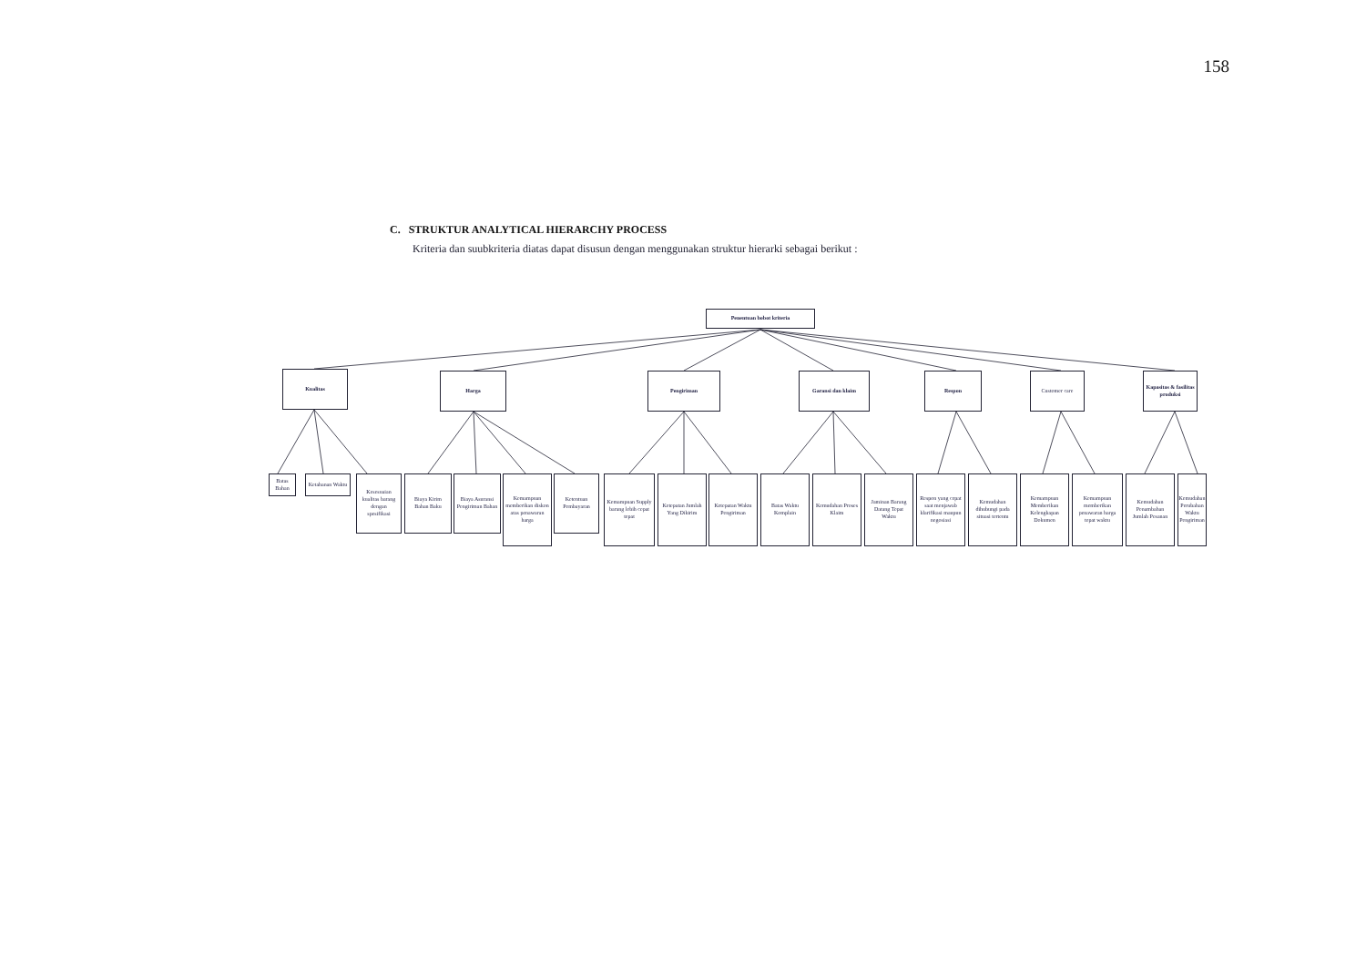158
C. STRUKTUR ANALYTICAL HIERARCHY PROCESS
Kriteria dan suubkriteria diatas dapat disusun dengan menggunakan struktur hierarki sebagai berikut :
Penentuan bobot kriteria
Kualitas Harga Pengiriman Garansi dan klaim Respon Customer care
Kapasitas & fasilitas produksi
Batas Bahan
Ketahanan Waktu
Kesesuaian kualitas barang dengan spesifikasi
Biaya Kirim Bahan Baku
Biaya Asuransi Pengiriman Bahan
Kemampuan memberikan diskon atas penawaran harga
Ketentuan Pembayaran
Kemampuan Supply barang lebih cepat tepat
Ketepatan Jumlah Yang Dikirim
Ketepatan Waktu Pengiriman
Batas Waktu Komplain
Kemudahan Proses Klaim
Jaminan Barang Datang Tepat Waktu
Respon yang cepat saat menjawab klarifikasi maupun negosiasi
Kemudahan dihubungi pada situasi tertentu
Kemampuan Memberikan Kelengkapan Dokumen
Kemampuan memberikan penawaran harga tepat waktu
Kemudahan Penambahan Jumlah Pesanan
Kemudahan Perubahan Waktu Pengiriman